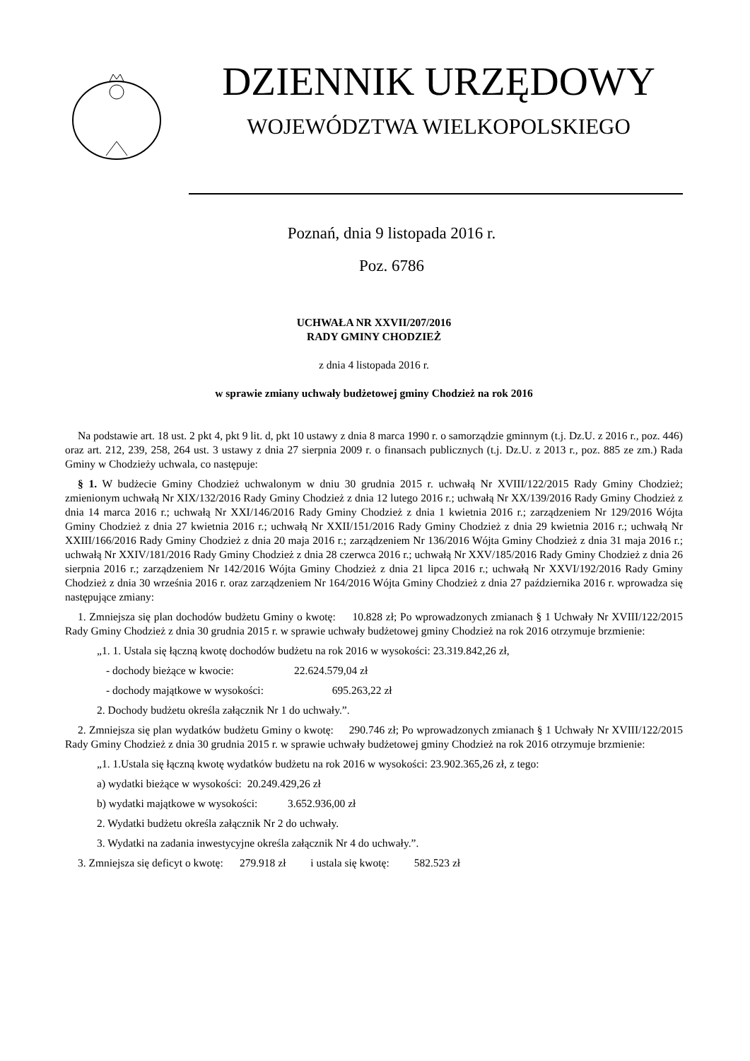DZIENNIK URZĘDOWY
WOJEWÓDZTWA WIELKOPOLSKIEGO
Poznań, dnia 9 listopada 2016 r.
Poz. 6786
UCHWAŁA NR XXVII/207/2016
RADY GMINY CHODZIEŻ
z dnia 4 listopada 2016 r.
w sprawie zmiany uchwały budżetowej gminy Chodzież na rok 2016
Na podstawie art. 18 ust. 2 pkt 4, pkt 9 lit. d, pkt 10 ustawy z dnia 8 marca 1990 r. o samorządzie gminnym (t.j. Dz.U. z 2016 r., poz. 446) oraz art. 212, 239, 258, 264 ust. 3 ustawy z dnia 27 sierpnia 2009 r. o finansach publicznych (t.j. Dz.U. z 2013 r., poz. 885 ze zm.) Rada Gminy w Chodzieży uchwala, co następuje:
§ 1. W budżecie Gminy Chodzież uchwalonym w dniu 30 grudnia 2015 r. uchwałą Nr XVIII/122/2015 Rady Gminy Chodzież; zmienionym uchwałą Nr XIX/132/2016 Rady Gminy Chodzież z dnia 12 lutego 2016 r.; uchwałą Nr XX/139/2016 Rady Gminy Chodzież z dnia 14 marca 2016 r.; uchwałą Nr XXI/146/2016 Rady Gminy Chodzież z dnia 1 kwietnia 2016 r.; zarządzeniem Nr 129/2016 Wójta Gminy Chodzież z dnia 27 kwietnia 2016 r.; uchwałą Nr XXII/151/2016 Rady Gminy Chodzież z dnia 29 kwietnia 2016 r.; uchwałą Nr XXIII/166/2016 Rady Gminy Chodzież z dnia 20 maja 2016 r.; zarządzeniem Nr 136/2016 Wójta Gminy Chodzież z dnia 31 maja 2016 r.; uchwałą Nr XXIV/181/2016 Rady Gminy Chodzież z dnia 28 czerwca 2016 r.; uchwałą Nr XXV/185/2016 Rady Gminy Chodzież z dnia 26 sierpnia 2016 r.; zarządzeniem Nr 142/2016 Wójta Gminy Chodzież z dnia 21 lipca 2016 r.; uchwałą Nr XXVI/192/2016 Rady Gminy Chodzież z dnia 30 września 2016 r. oraz zarządzeniem Nr 164/2016 Wójta Gminy Chodzież z dnia 27 października 2016 r. wprowadza się następujące zmiany:
1. Zmniejsza się plan dochodów budżetu Gminy o kwotę: 10.828 zł; Po wprowadzonych zmianach § 1 Uchwały Nr XVIII/122/2015 Rady Gminy Chodzież z dnia 30 grudnia 2015 r. w sprawie uchwały budżetowej gminy Chodzież na rok 2016 otrzymuje brzmienie:
„1. 1. Ustala się łączną kwotę dochodów budżetu na rok 2016 w wysokości: 23.319.842,26 zł,
- dochody bieżące w kwocie: 22.624.579,04 zł
- dochody majątkowe w wysokości: 695.263,22 zł
2. Dochody budżetu określa załącznik Nr 1 do uchwały.”.
2. Zmniejsza się plan wydatków budżetu Gminy o kwotę: 290.746 zł; Po wprowadzonych zmianach § 1 Uchwały Nr XVIII/122/2015 Rady Gminy Chodzież z dnia 30 grudnia 2015 r. w sprawie uchwały budżetowej gminy Chodzież na rok 2016 otrzymuje brzmienie:
„1. 1.Ustala się łączną kwotę wydatków budżetu na rok 2016 w wysokości: 23.902.365,26 zł, z tego:
a) wydatki bieżące w wysokości: 20.249.429,26 zł
b) wydatki majątkowe w wysokości: 3.652.936,00 zł
2. Wydatki budżetu określa załącznik Nr 2 do uchwały.
3. Wydatki na zadania inwestycyjne określa załącznik Nr 4 do uchwały.”.
3. Zmniejsza się deficyt o kwotę: 279.918 zł i ustala się kwotę: 582.523 zł